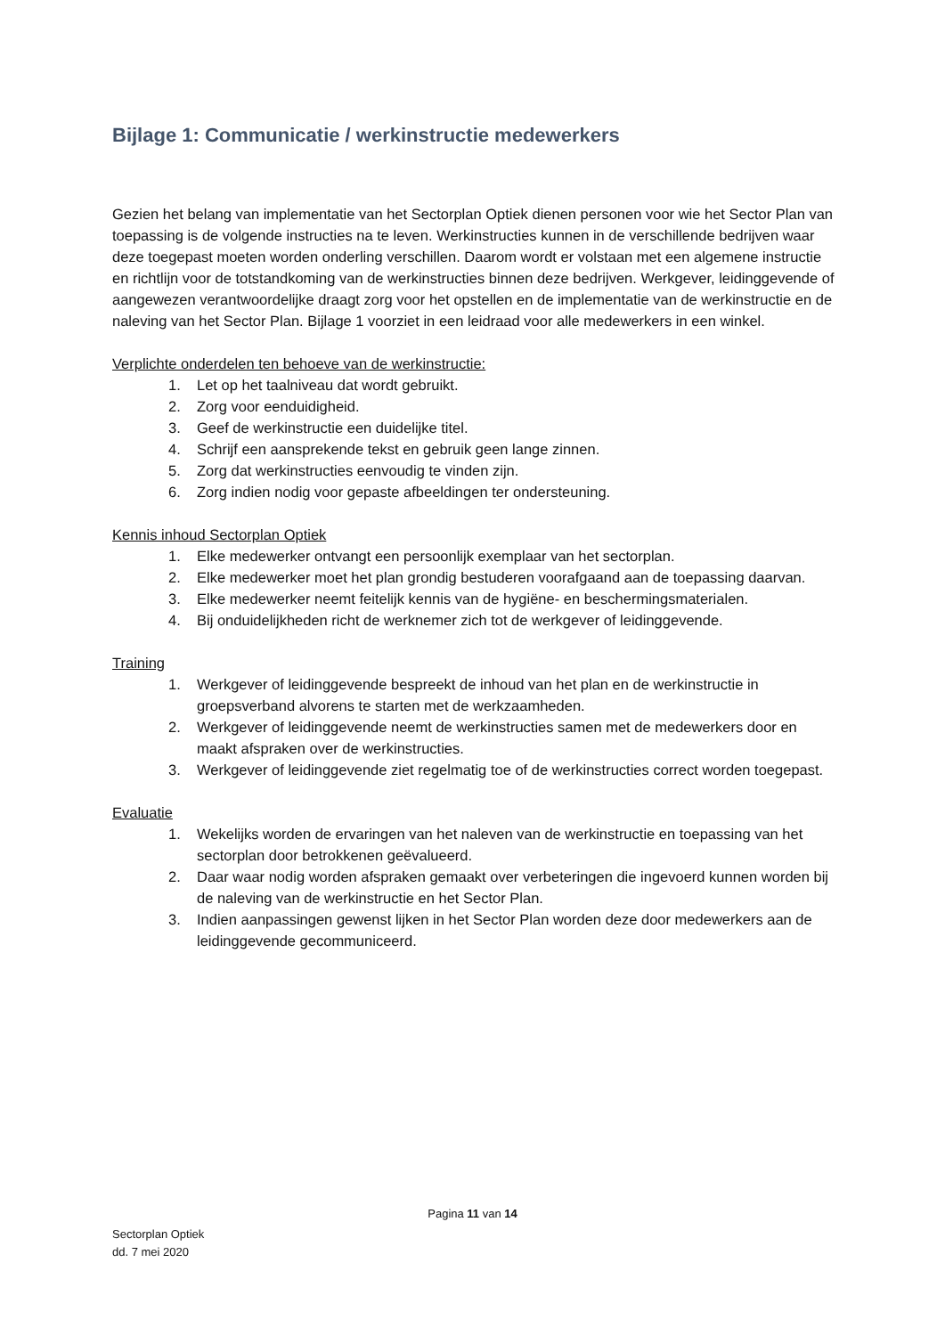Bijlage 1: Communicatie / werkinstructie medewerkers
Gezien het belang van implementatie van het Sectorplan Optiek dienen personen voor wie het Sector Plan van toepassing is de volgende instructies na te leven. Werkinstructies kunnen in de verschillende bedrijven waar deze toegepast moeten worden onderling verschillen. Daarom wordt er volstaan met een algemene instructie en richtlijn voor de totstandkoming van de werkinstructies binnen deze bedrijven. Werkgever, leidinggevende of aangewezen verantwoordelijke draagt zorg voor het opstellen en de implementatie van de werkinstructie en de naleving van het Sector Plan. Bijlage 1 voorziet in een leidraad voor alle medewerkers in een winkel.
Verplichte onderdelen ten behoeve van de werkinstructie:
1. Let op het taalniveau dat wordt gebruikt.
2. Zorg voor eenduidigheid.
3. Geef de werkinstructie een duidelijke titel.
4. Schrijf een aansprekende tekst en gebruik geen lange zinnen.
5. Zorg dat werkinstructies eenvoudig te vinden zijn.
6. Zorg indien nodig voor gepaste afbeeldingen ter ondersteuning.
Kennis inhoud Sectorplan Optiek
1. Elke medewerker ontvangt een persoonlijk exemplaar van het sectorplan.
2. Elke medewerker moet het plan grondig bestuderen voorafgaand aan de toepassing daarvan.
3. Elke medewerker neemt feitelijk kennis van de hygiëne- en beschermingsmaterialen.
4. Bij onduidelijkheden richt de werknemer zich tot de werkgever of leidinggevende.
Training
1. Werkgever of leidinggevende bespreekt de inhoud van het plan en de werkinstructie in groepsverband alvorens te starten met de werkzaamheden.
2. Werkgever of leidinggevende neemt de werkinstructies samen met de medewerkers door en maakt afspraken over de werkinstructies.
3. Werkgever of leidinggevende ziet regelmatig toe of de werkinstructies correct worden toegepast.
Evaluatie
1. Wekelijks worden de ervaringen van het naleven van de werkinstructie en toepassing van het sectorplan door betrokkenen geëvalueerd.
2. Daar waar nodig worden afspraken gemaakt over verbeteringen die ingevoerd kunnen worden bij de naleving van de werkinstructie en het Sector Plan.
3. Indien aanpassingen gewenst lijken in het Sector Plan worden deze door medewerkers aan de leidinggevende gecommuniceerd.
Pagina 11 van 14
Sectorplan Optiek
dd. 7 mei 2020